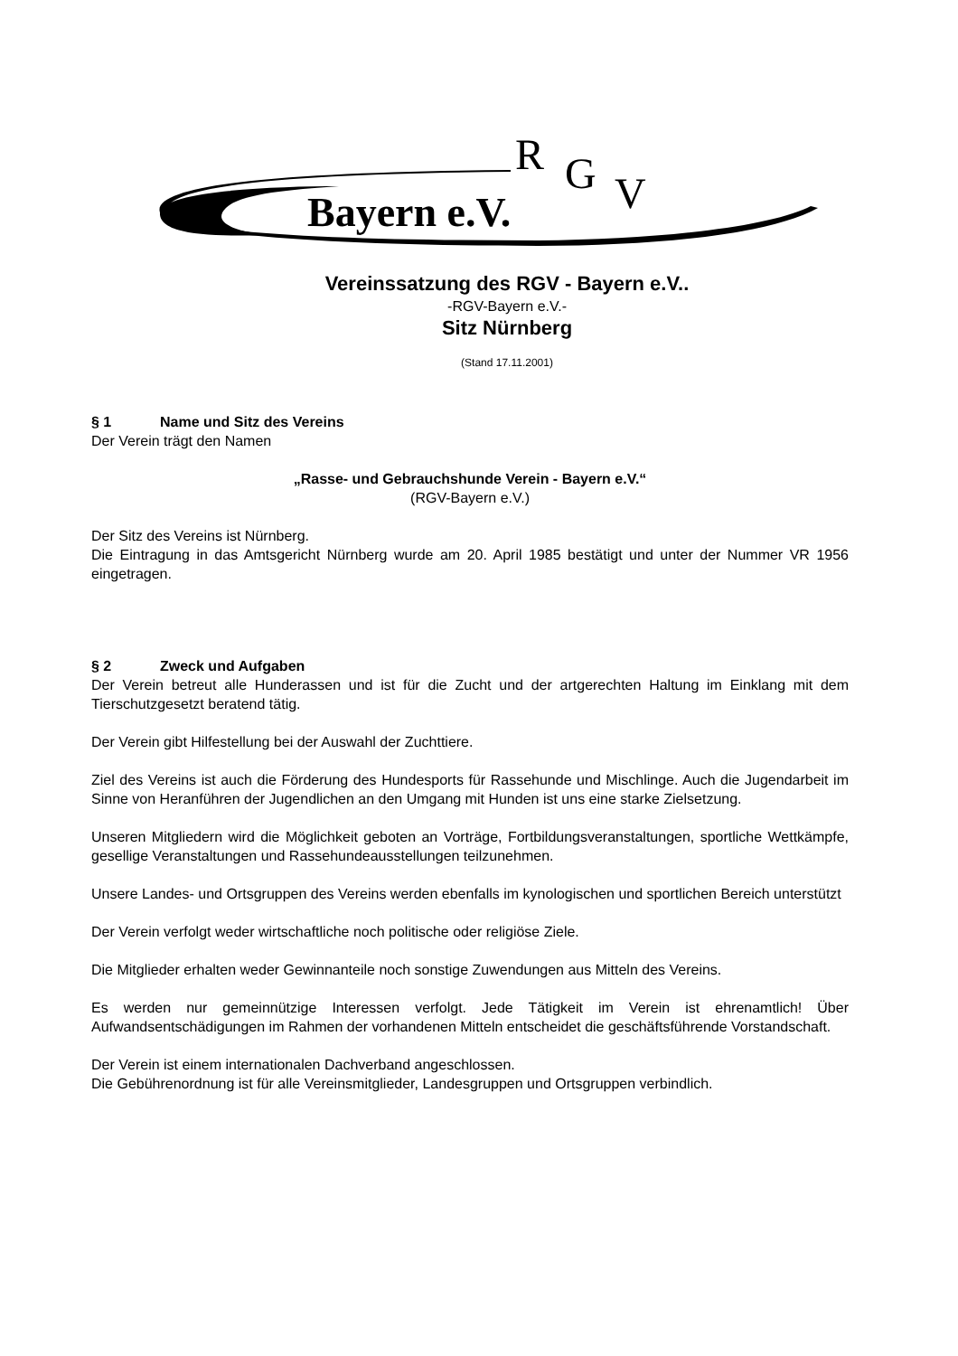Bayern e.V.
R
G
V
Vereinssatzung des RGV - Bayern e.V..
-RGV-Bayern e.V.-
Sitz Nürnberg
(Stand 17.11.2001)
§ 1 Name und Sitz des Vereins
Der Verein trägt den Namen
„Rasse- und Gebrauchshunde Verein - Bayern e.V.“
(RGV-Bayern e.V.)
Der Sitz des Vereins ist Nürnberg.
Die Eintragung in das Amtsgericht Nürnberg wurde am 20. April 1985 bestätigt und unter der Nummer VR 1956 eingetragen.
§ 2 Zweck und Aufgaben
Der Verein betreut alle Hunderassen und ist für die Zucht und der artgerechten Haltung im Einklang mit dem Tierschutzgesetzt beratend tätig.
Der Verein gibt Hilfestellung bei der Auswahl der Zuchttiere.
Ziel des Vereins ist auch die Förderung des Hundesports für Rassehunde und Mischlinge. Auch die Jugendarbeit im Sinne von Heranführen der Jugendlichen an den Umgang mit Hunden ist uns eine starke Zielsetzung.
Unseren Mitgliedern wird die Möglichkeit geboten an Vorträge, Fortbildungsveranstaltungen, sportliche Wettkämpfe, gesellige Veranstaltungen und Rassehundeausstellungen teilzunehmen.
Unsere Landes- und Ortsgruppen des Vereins werden ebenfalls im kynologischen und sportlichen Bereich unterstützt
Der Verein verfolgt weder wirtschaftliche noch politische oder religiöse Ziele.
Die Mitglieder erhalten weder Gewinnanteile noch sonstige Zuwendungen aus Mitteln des Vereins.
Es werden nur gemeinnützige Interessen verfolgt. Jede Tätigkeit im Verein ist ehrenamtlich! Über Aufwandsentschädigungen im Rahmen der vorhandenen Mitteln entscheidet die geschäftsführende Vorstandschaft.
Der Verein ist einem internationalen Dachverband angeschlossen.
Die Gebührenordnung ist für alle Vereinsmitglieder, Landesgruppen und Ortsgruppen verbindlich.